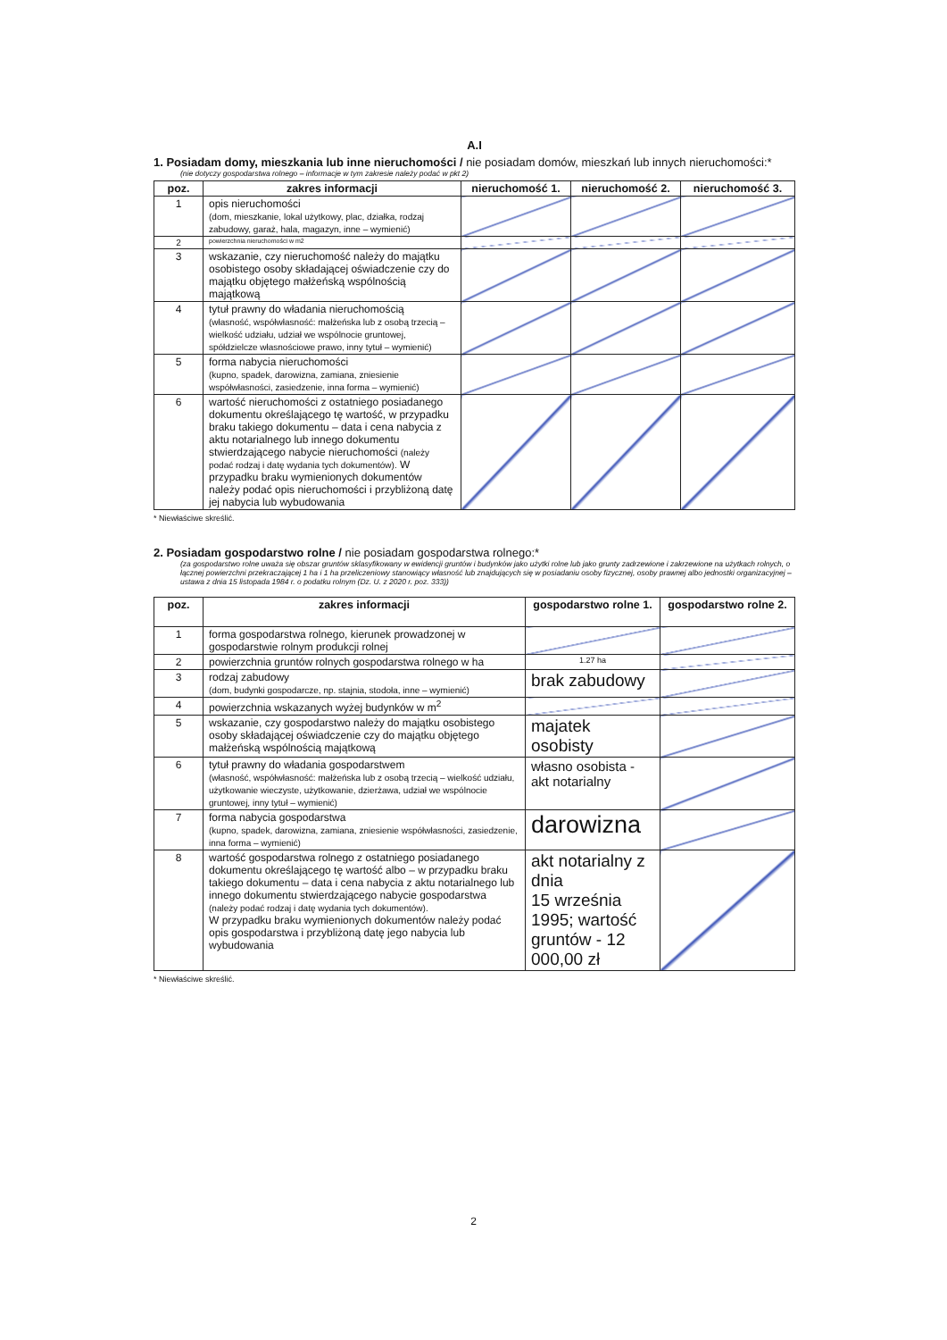A.I
1. Posiadam domy, mieszkania lub inne nieruchomości / nie posiadam domów, mieszkań lub innych nieruchomości:*
(nie dotyczy gospodarstwa rolnego – informacje w tym zakresie należy podać w pkt 2)
| poz. | zakres informacji | nieruchomość 1. | nieruchomość 2. | nieruchomość 3. |
| --- | --- | --- | --- | --- |
| 1 | opis nieruchomości (dom, mieszkanie, lokal użytkowy, plac, działka, rodzaj zabudowy, garaż, hala, magazyn, inne – wymienić) | | | |
| 2 | powierzchnia nieruchomości w m2 | | | |
| 3 | wskazanie, czy nieruchomość należy do majątku osobistego osoby składającej oświadczenie czy do majątku objętego małżeńską wspólnością majątkową | | | |
| 4 | tytuł prawny do władania nieruchomością (własność, współwłasność: małżeńska lub z osobą trzecią – wielkość udziału, udział we wspólnocie gruntowej, spółdzielcze własnościowe prawo, inny tytuł – wymienić) | | | |
| 5 | forma nabycia nieruchomości (kupno, spadek, darowizna, zamiana, zniesienie współwłasności, zasiedzenie, inna forma – wymienić) | | | |
| 6 | wartość nieruchomości z ostatniego posiadanego dokumentu określającego tę wartość, w przypadku braku takiego dokumentu – data i cena nabycia z aktu notarialnego lub innego dokumentu stwierdzającego nabycie nieruchomości (należy podać rodzaj i datę wydania tych dokumentów). W przypadku braku wymienionych dokumentów należy podać opis nieruchomości i przybliżoną datę jej nabycia lub wybudowania | | | |
* Niewłaściwe skreślić.
2. Posiadam gospodarstwo rolne / nie posiadam gospodarstwa rolnego:*
(za gospodarstwo rolne uważa się obszar gruntów sklasyfikowany w ewidencji gruntów i budynków jako użytki rolne lub jako grunty zadrzewione i zakrzewione na użytkach rolnych, o łącznej powierzchni przekraczającej 1 ha i 1 ha przeliczeniowy stanowiący własność lub znajdujących się w posiadaniu osoby fizycznej, osoby prawnej albo jednostki organizacyjnej – ustawa z dnia 15 listopada 1984 r. o podatku rolnym (Dz. U. z 2020 r. poz. 333))
| poz. | zakres informacji | gospodarstwo rolne 1. | gospodarstwo rolne 2. |
| --- | --- | --- | --- |
| 1 | forma gospodarstwa rolnego, kierunek prowadzonej w gospodarstwie rolnym produkcji rolnej | | |
| 2 | powierzchnia gruntów rolnych gospodarstwa rolnego w ha | 1.27 ha | |
| 3 | rodzaj zabudowy (dom, budynki gospodarcze, np. stajnia, stodoła, inne – wymienić) | brak zabudowy | |
| 4 | powierzchnia wskazanych wyżej budynków w m<sup>2</sup> | | |
| 5 | wskazanie, czy gospodarstwo należy do majątku osobistego osoby składającej oświadczenie czy do majątku objętego małżeńską wspólnością majątkową | majatek osobisty | |
| 6 | tytuł prawny do władania gospodarstwem (własność, współwłasność: małżeńska lub z osobą trzecią – wielkość udziału, użytkowanie wieczyste, użytkowanie, dzierżawa, udział we wspólnocie gruntowej, inny tytuł – wymienić) | własno osobista - akt notarialny | |
| 7 | forma nabycia gospodarstwa (kupno, spadek, darowizna, zamiana, zniesienie współwłasności, zasiedzenie, inna forma – wymienić) | darowizna | |
| 8 | wartość gospodarstwa rolnego z ostatniego posiadanego dokumentu określającego tę wartość albo – w przypadku braku takiego dokumentu – data i cena nabycia z aktu notarialnego lub innego dokumentu stwierdzającego nabycie gospodarstwa (należy podać rodzaj i datę wydania tych dokumentów). W przypadku braku wymienionych dokumentów należy podać opis gospodarstwa i przybliżoną datę jego nabycia lub wybudowania | akt notarialny z dnia 15 września 1995; wartość gruntów - 12 000,00 zł | |
* Niewłaściwe skreślić.
2